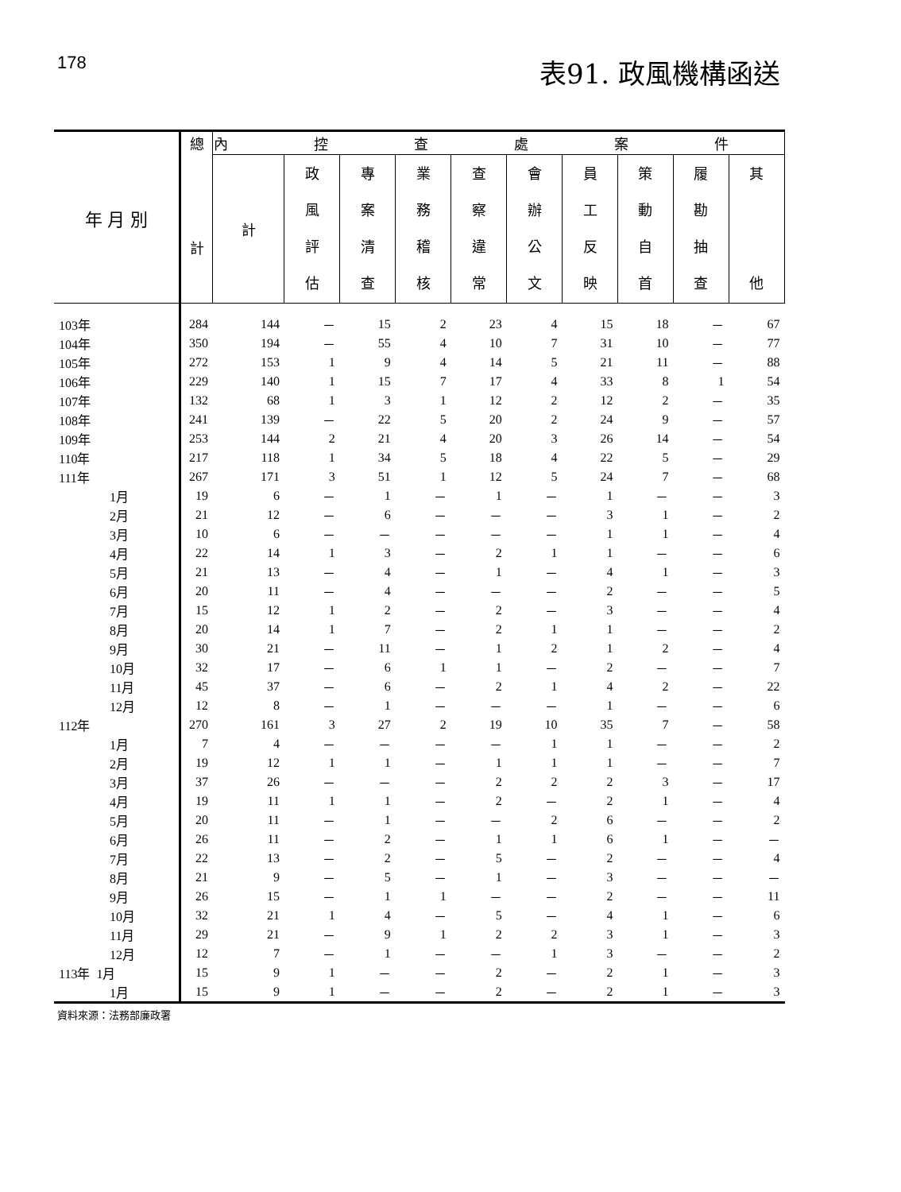178
表91. 政風機構函送
| 年 月 別 | 總 計 | 內 控 查 處 案 件 | | | | | | | | | |
| --- | --- | --- | --- | --- | --- | --- | --- | --- | --- | --- | --- |
| | | 計 | 政 風 評 估 | 專 案 清 查 | 業 務 稽 核 | 查 察 違 常 | 會 辦 公 文 | 員 工 反 映 | 策 動 自 首 | 履 勘 抽 查 | 其 他 |
| 103年 | 284 | 144 | － | 15 | 2 | 23 | 4 | 15 | 18 | － | 67 |
| 104年 | 350 | 194 | － | 55 | 4 | 10 | 7 | 31 | 10 | － | 77 |
| 105年 | 272 | 153 | 1 | 9 | 4 | 14 | 5 | 21 | 11 | － | 88 |
| 106年 | 229 | 140 | 1 | 15 | 7 | 17 | 4 | 33 | 8 | 1 | 54 |
| 107年 | 132 | 68 | 1 | 3 | 1 | 12 | 2 | 12 | 2 | － | 35 |
| 108年 | 241 | 139 | － | 22 | 5 | 20 | 2 | 24 | 9 | － | 57 |
| 109年 | 253 | 144 | 2 | 21 | 4 | 20 | 3 | 26 | 14 | － | 54 |
| 110年 | 217 | 118 | 1 | 34 | 5 | 18 | 4 | 22 | 5 | － | 29 |
| 111年 | 267 | 171 | 3 | 51 | 1 | 12 | 5 | 24 | 7 | － | 68 |
| 1月 | 19 | 6 | － | 1 | － | 1 | － | 1 | － | － | 3 |
| 2月 | 21 | 12 | － | 6 | － | － | － | 3 | 1 | － | 2 |
| 3月 | 10 | 6 | － | － | － | － | － | 1 | 1 | － | 4 |
| 4月 | 22 | 14 | 1 | 3 | － | 2 | 1 | 1 | － | － | 6 |
| 5月 | 21 | 13 | － | 4 | － | 1 | － | 4 | 1 | － | 3 |
| 6月 | 20 | 11 | － | 4 | － | － | － | 2 | － | － | 5 |
| 7月 | 15 | 12 | 1 | 2 | － | 2 | － | 3 | － | － | 4 |
| 8月 | 20 | 14 | 1 | 7 | － | 2 | 1 | 1 | － | － | 2 |
| 9月 | 30 | 21 | － | 11 | － | 1 | 2 | 1 | 2 | － | 4 |
| 10月 | 32 | 17 | － | 6 | 1 | 1 | － | 2 | － | － | 7 |
| 11月 | 45 | 37 | － | 6 | － | 2 | 1 | 4 | 2 | － | 22 |
| 12月 | 12 | 8 | － | 1 | － | － | － | 1 | － | － | 6 |
| 112年 | 270 | 161 | 3 | 27 | 2 | 19 | 10 | 35 | 7 | － | 58 |
| 1月 | 7 | 4 | － | － | － | － | 1 | 1 | － | － | 2 |
| 2月 | 19 | 12 | 1 | 1 | － | 1 | 1 | 1 | － | － | 7 |
| 3月 | 37 | 26 | － | － | － | 2 | 2 | 2 | 3 | － | 17 |
| 4月 | 19 | 11 | 1 | 1 | － | 2 | － | 2 | 1 | － | 4 |
| 5月 | 20 | 11 | － | 1 | － | － | 2 | 6 | － | － | 2 |
| 6月 | 26 | 11 | － | 2 | － | 1 | 1 | 6 | 1 | － | － |
| 7月 | 22 | 13 | － | 2 | － | 5 | － | 2 | － | － | 4 |
| 8月 | 21 | 9 | － | 5 | － | 1 | － | 3 | － | － | － |
| 9月 | 26 | 15 | － | 1 | 1 | － | － | 2 | － | － | 11 |
| 10月 | 32 | 21 | 1 | 4 | － | 5 | － | 4 | 1 | － | 6 |
| 11月 | 29 | 21 | － | 9 | 1 | 2 | 2 | 3 | 1 | － | 3 |
| 12月 | 12 | 7 | － | 1 | － | － | 1 | 3 | － | － | 2 |
| 113年 1月 | 15 | 9 | 1 | － | － | 2 | － | 2 | 1 | － | 3 |
| 1月 | 15 | 9 | 1 | － | － | 2 | － | 2 | 1 | － | 3 |
資料來源：法務部廉政署